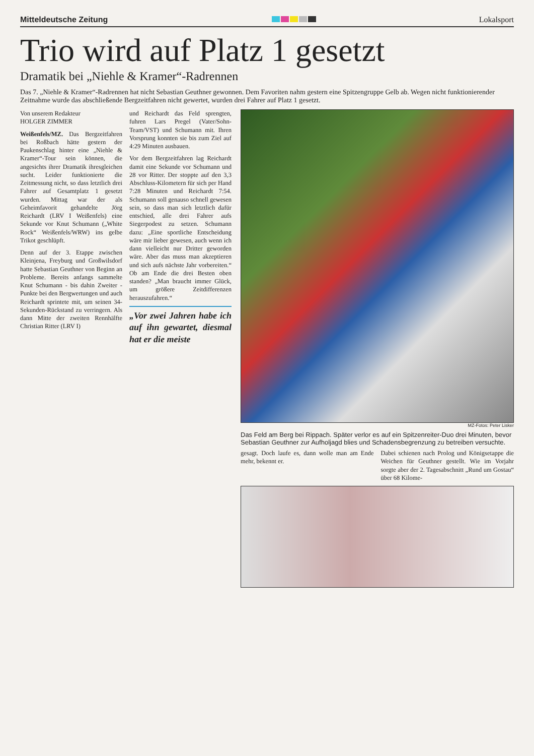Mitteldeutsche Zeitung Lokalsport
Trio wird auf Platz 1 gesetzt
Dramatik bei „Niehle & Kramer“-Radrennen
Das 7. „Niehle & Kramer“-Radrennen hat nicht Sebastian Geuthner gewonnen. Dem Favoriten nahm gestern eine Spitzengruppe Gelb ab. Wegen nicht funktionierender Zeitnahme wurde das abschließende Bergzeitfahren nicht gewertet, wurden drei Fahrer auf Platz 1 gesetzt.
Von unserem Redakteur
HOLGER ZIMMER
Weißenfels/MZ. Das Bergzeitfahren bei Roßbach hätte gestern der Paukenschlag hinter eine „Niehle & Kramer“-Tour sein können, die angesichts ihrer Dramatik ihresgleichen sucht. Leider funktionierte die Zeitmessung nicht, so dass letztlich drei Fahrer auf Gesamtplatz 1 gesetzt wurden. Mittag war der als Geheimfavorit gehandelte Jörg Reichardt (LRV I Weißenfels) eine Sekunde vor Knut Schumann („White Rock“ Weißenfels/WRW) ins gelbe Trikot geschlüpft.
Denn auf der 3. Etappe zwischen Kleinjena, Freyburg und Großwilsdorf hatte Sebastian Geuthner von Beginn an Probleme. Bereits anfangs sammelte Knut Schumann - bis dahin Zweiter - Punkte bei den Bergwertungen und auch Reichardt sprintete mit, um seinen 34-Sekunden-Rückstand zu verringern. Als dann Mitte der zweiten Rennhälfte Christian Ritter (LRV I)
und Reichardt das Feld sprengten, fuhren Lars Pregel (Vater/Sohn-Team/VST) und Schumann mit. Ihren Vorsprung konnten sie bis zum Ziel auf 4:29 Minuten ausbauen.
Vor dem Bergzeitfahren lag Reichardt damit eine Sekunde vor Schumann und 28 vor Ritter. Der stoppte auf den 3,3 Abschluss-Kilometern für sich per Hand 7:28 Minuten und Reichardt 7:54. Schumann soll genauso schnell gewesen sein, so dass man sich letztlich dafür entschied, alle drei Fahrer aufs Siegerpodest zu setzen. Schumann dazu: „Eine sportliche Entscheidung wäre mir lieber gewesen, auch wenn ich dann vielleicht nur Dritter geworden wäre. Aber das muss man akzeptieren und sich aufs nächste Jahr vorbereiten.“ Ob am Ende die drei Besten oben standen? „Man braucht immer Glück, um größere Zeitdifferenzen herauszufahren.“
„Vor zwei Jahren habe ich auf ihn gewartet, diesmal hat er die meiste
MZ-Fotos: Peter Lisker
Das Feld am Berg bei Rippach. Später verlor es auf ein Spitzenreiter-Duo drei Minuten, bevor Sebastian Geuthner zur Aufholjagd blies und Schadensbegrenzung zu betreiben versuchte.
gesagt. Doch laufe es, dann wolle man am Ende mehr, bekennt er.
Dabei schienen nach Prolog und Königsetappe die Weichen für Geuthner gestellt. Wie im Vorjahr sorgte aber der 2. Tagesabschnitt „Rund um Gostau“ über 68 Kilome-